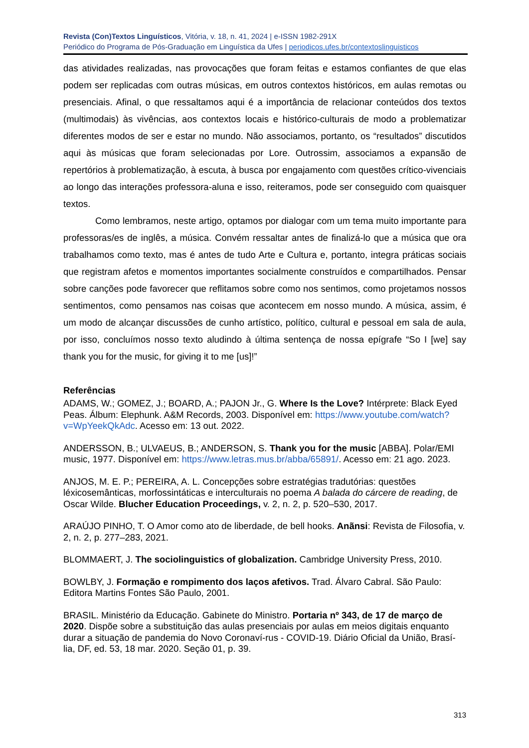Revista (Con)Textos Linguísticos, Vitória, v. 18, n. 41, 2024 | e-ISSN 1982-291X
Periódico do Programa de Pós-Graduação em Linguística da Ufes | periodicos.ufes.br/contextoslinguisticos
das atividades realizadas, nas provocações que foram feitas e estamos confiantes de que elas podem ser replicadas com outras músicas, em outros contextos históricos, em aulas remotas ou presenciais. Afinal, o que ressaltamos aqui é a importância de relacionar conteúdos dos textos (multimodais) às vivências, aos contextos locais e histórico-culturais de modo a problematizar diferentes modos de ser e estar no mundo. Não associamos, portanto, os “resultados” discutidos aqui às músicas que foram selecionadas por Lore. Outrossim, associamos a expansão de repertórios à problematização, à escuta, à busca por engajamento com questões crítico-vivenciais ao longo das interações professora-aluna e isso, reiteramos, pode ser conseguido com quaisquer textos.
Como lembramos, neste artigo, optamos por dialogar com um tema muito importante para professoras/es de inglês, a música. Convém ressaltar antes de finalizá-lo que a música que ora trabalhamos como texto, mas é antes de tudo Arte e Cultura e, portanto, integra práticas sociais que registram afetos e momentos importantes socialmente construídos e compartilhados. Pensar sobre canções pode favorecer que reflitamos sobre como nos sentimos, como projetamos nossos sentimentos, como pensamos nas coisas que acontecem em nosso mundo. A música, assim, é um modo de alcançar discussões de cunho artístico, político, cultural e pessoal em sala de aula, por isso, concluímos nosso texto aludindo à última sentença de nossa epígrafe “So I [we] say thank you for the music, for giving it to me [us]!”
Referências
ADAMS, W.; GOMEZ, J.; BOARD, A.; PAJON Jr., G. Where Is the Love? Intérprete: Black Eyed Peas. Álbum: Elephunk. A&M Records, 2003. Disponível em: https://www.youtube.com/watch?v=WpYeekQkAdc. Acesso em: 13 out. 2022.
ANDERSSON, B.; ULVAEUS, B.; ANDERSON, S. Thank you for the music [ABBA]. Polar/EMI music, 1977. Disponível em: https://www.letras.mus.br/abba/65891/. Acesso em: 21 ago. 2023.
ANJOS, M. E. P.; PEREIRA, A. L. Concepções sobre estratégias tradutórias: questões léxicosemânticas, morfossintáticas e interculturais no poema A balada do cárcere de reading, de Oscar Wilde. Blucher Education Proceedings, v. 2, n. 2, p. 520–530, 2017.
ARAÚJO PINHO, T. O Amor como ato de liberdade, de bell hooks. Anãnsi: Revista de Filosofia, v. 2, n. 2, p. 277–283, 2021.
BLOMMAERT, J. The sociolinguistics of globalization. Cambridge University Press, 2010.
BOWLBY, J. Formação e rompimento dos laços afetivos. Trad. Álvaro Cabral. São Paulo: Editora Martins Fontes São Paulo, 2001.
BRASIL. Ministério da Educação. Gabinete do Ministro. Portaria nº 343, de 17 de março de 2020. Dispõe sobre a substituição das aulas presenciais por aulas em meios digitais enquanto durar a situação de pandemia do Novo Coronaví-rus - COVID-19. Diário Oficial da União, Brasí-lia, DF, ed. 53, 18 mar. 2020. Seção 01, p. 39.
313